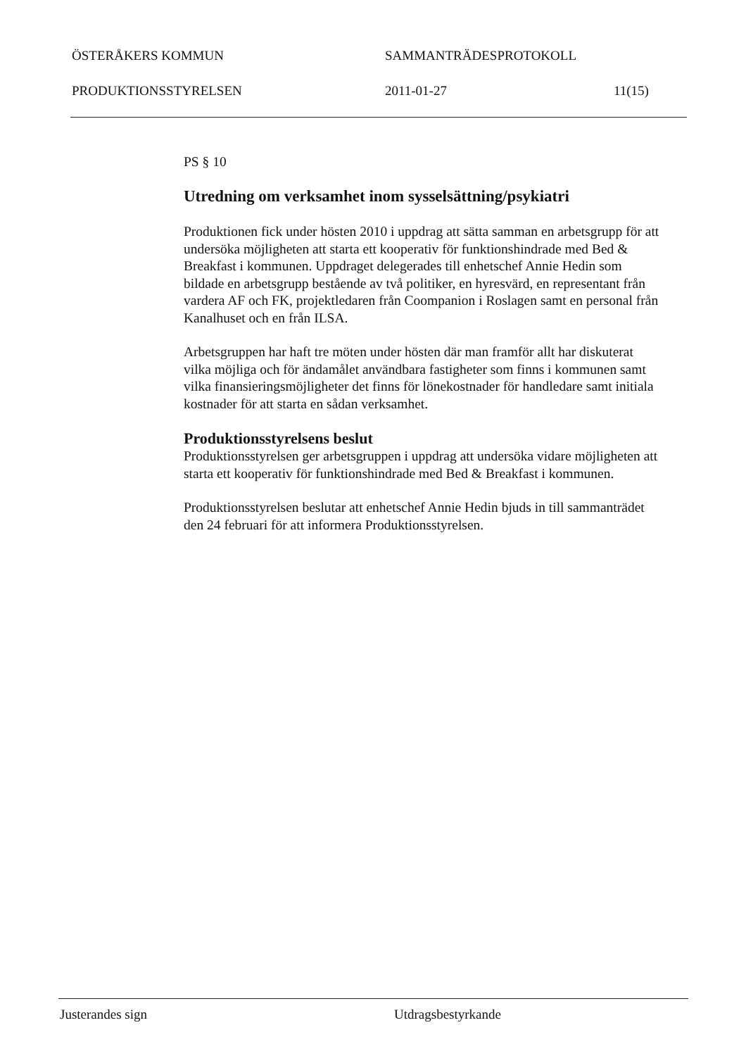ÖSTERÅKERS KOMMUN SAMMANTRÄDESPROTOKOLL
PRODUKTIONSSTYRELSEN 2011-01-27 11(15)
PS § 10
Utredning om verksamhet inom sysselsättning/psykiatri
Produktionen fick under hösten 2010 i uppdrag att sätta samman en arbetsgrupp för att undersöka möjligheten att starta ett kooperativ för funktionshindrade med Bed & Breakfast i kommunen. Uppdraget delegerades till enhetschef Annie Hedin som bildade en arbetsgrupp bestående av två politiker, en hyresvärd, en representant från vardera AF och FK, projektledaren från Coompanion i Roslagen samt en personal från Kanalhuset och en från ILSA.
Arbetsgruppen har haft tre möten under hösten där man framför allt har diskuterat vilka möjliga och för ändamålet användbara fastigheter som finns i kommunen samt vilka finansieringsmöjligheter det finns för lönekostnader för handledare samt initiala kostnader för att starta en sådan verksamhet.
Produktionsstyrelsens beslut
Produktionsstyrelsen ger arbetsgruppen i uppdrag att undersöka vidare möjligheten att starta ett kooperativ för funktionshindrade med Bed & Breakfast i kommunen.
Produktionsstyrelsen beslutar att enhetschef Annie Hedin bjuds in till sammanträdet den 24 februari för att informera Produktionsstyrelsen.
Justerandes sign Utdragsbestyrkande